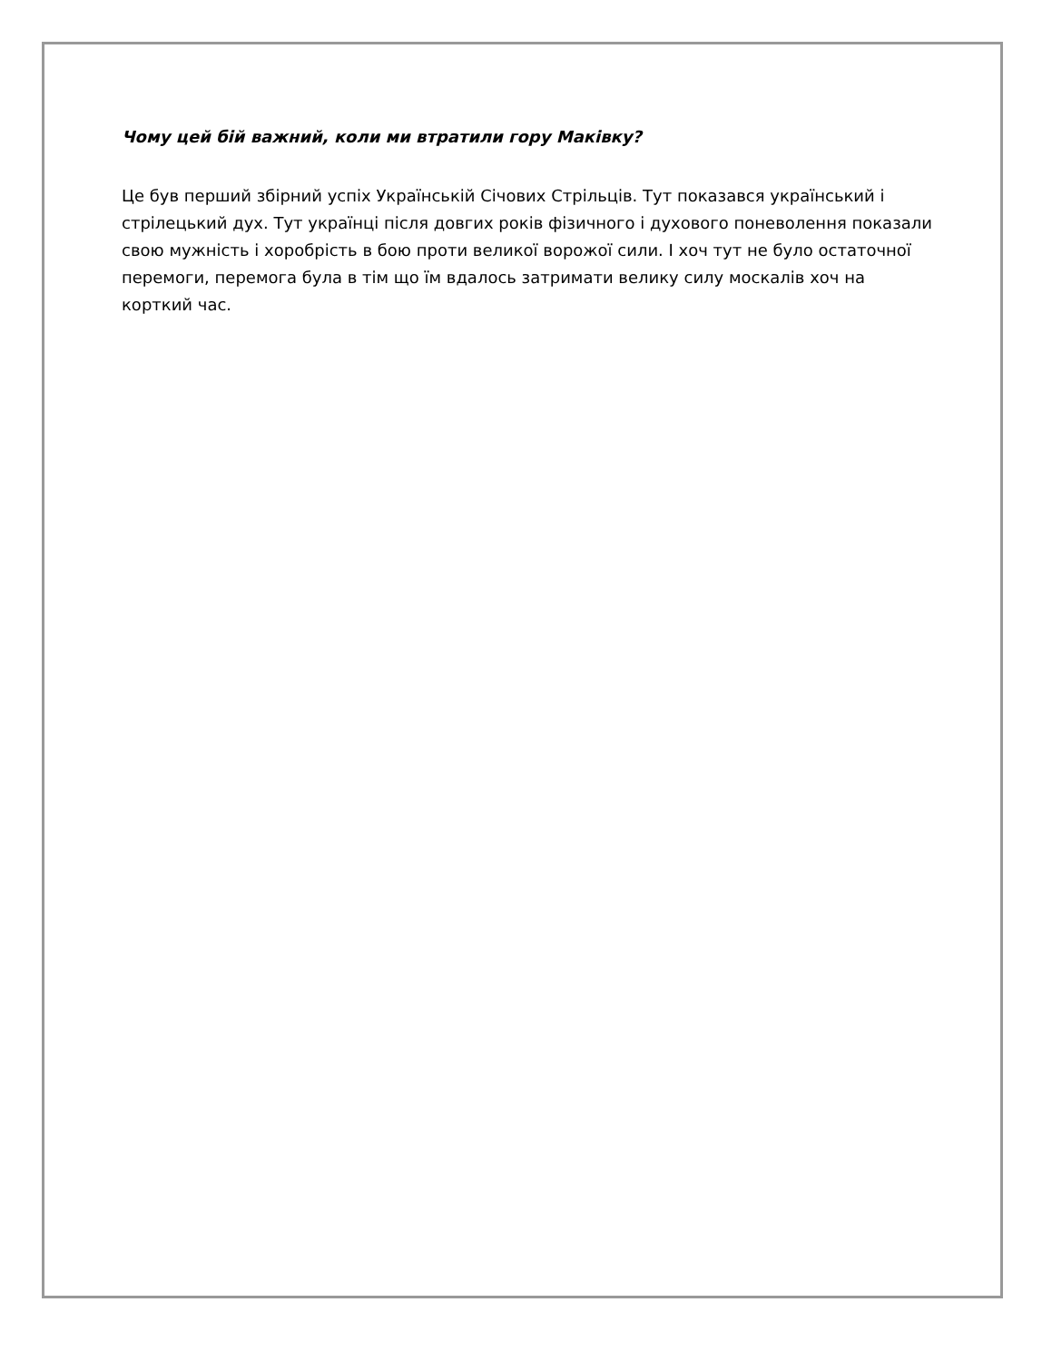Чому цей бій важний, коли ми втратили гору Маківку?
Це був перший збірний успіх Українській Січових Стрільців. Тут показався український і стрілецький дух. Тут українці після довгих років фізичного і духового поневолення показали свою мужність і хоробрість в бою проти великої ворожої сили. І хоч тут не було остаточної перемоги, перемога була в тім що їм вдалось затримати велику силу москалів хоч на корткий час.